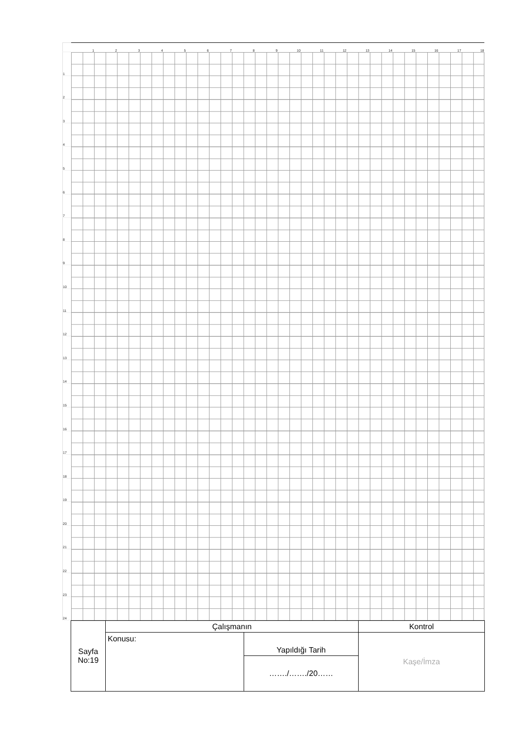| | 1 | 2 | 3 | 4 | 5 | 6 | 7 | 8 | 9 | 10 | 11 | 12 | 13 | 14 | 15 | 16 | 17 | 18 |
| 1 | | | | | | | | | | | | | | | | | | |
| 2 | | | | | | | | | | | | | | | | | | |
| 3 | | | | | | | | | | | | | | | | | | |
| 4 | | | | | | | | | | | | | | | | | | |
| 5 | | | | | | | | | | | | | | | | | | |
| 6 | | | | | | | | | | | | | | | | | | |
| 7 | | | | | | | | | | | | | | | | | | |
| 8 | | | | | | | | | | | | | | | | | | |
| 9 | | | | | | | | | | | | | | | | | | |
| 10 | | | | | | | | | | | | | | | | | | |
| 11 | | | | | | | | | | | | | | | | | | |
| 12 | | | | | | | | | | | | | | | | | | |
| 13 | | | | | | | | | | | | | | | | | | |
| 14 | | | | | | | | | | | | | | | | | | |
| 15 | | | | | | | | | | | | | | | | | | |
| 16 | | | | | | | | | | | | | | | | | | |
| 17 | | | | | | | | | | | | | | | | | | |
| 18 | | | | | | | | | | | | | | | | | | |
| 19 | | | | | | | | | | | | | | | | | | |
| 20 | | | | | | | | | | | | | | | | | | |
| 21 | | | | | | | | | | | | | | | | | | |
| 22 | | | | | | | | | | | | | | | | | | |
| 23 | | | | | | | | | | | | | | | | | | |
| 24 | | | | | | | | | | | | | | | | | | |
| Sayfa No:19 | Çalışmanın | | Kontrol |
| | Konusu: | Yapıldığı Tarih | Kaşe/İmza |
| | | ……./……./20…… | |